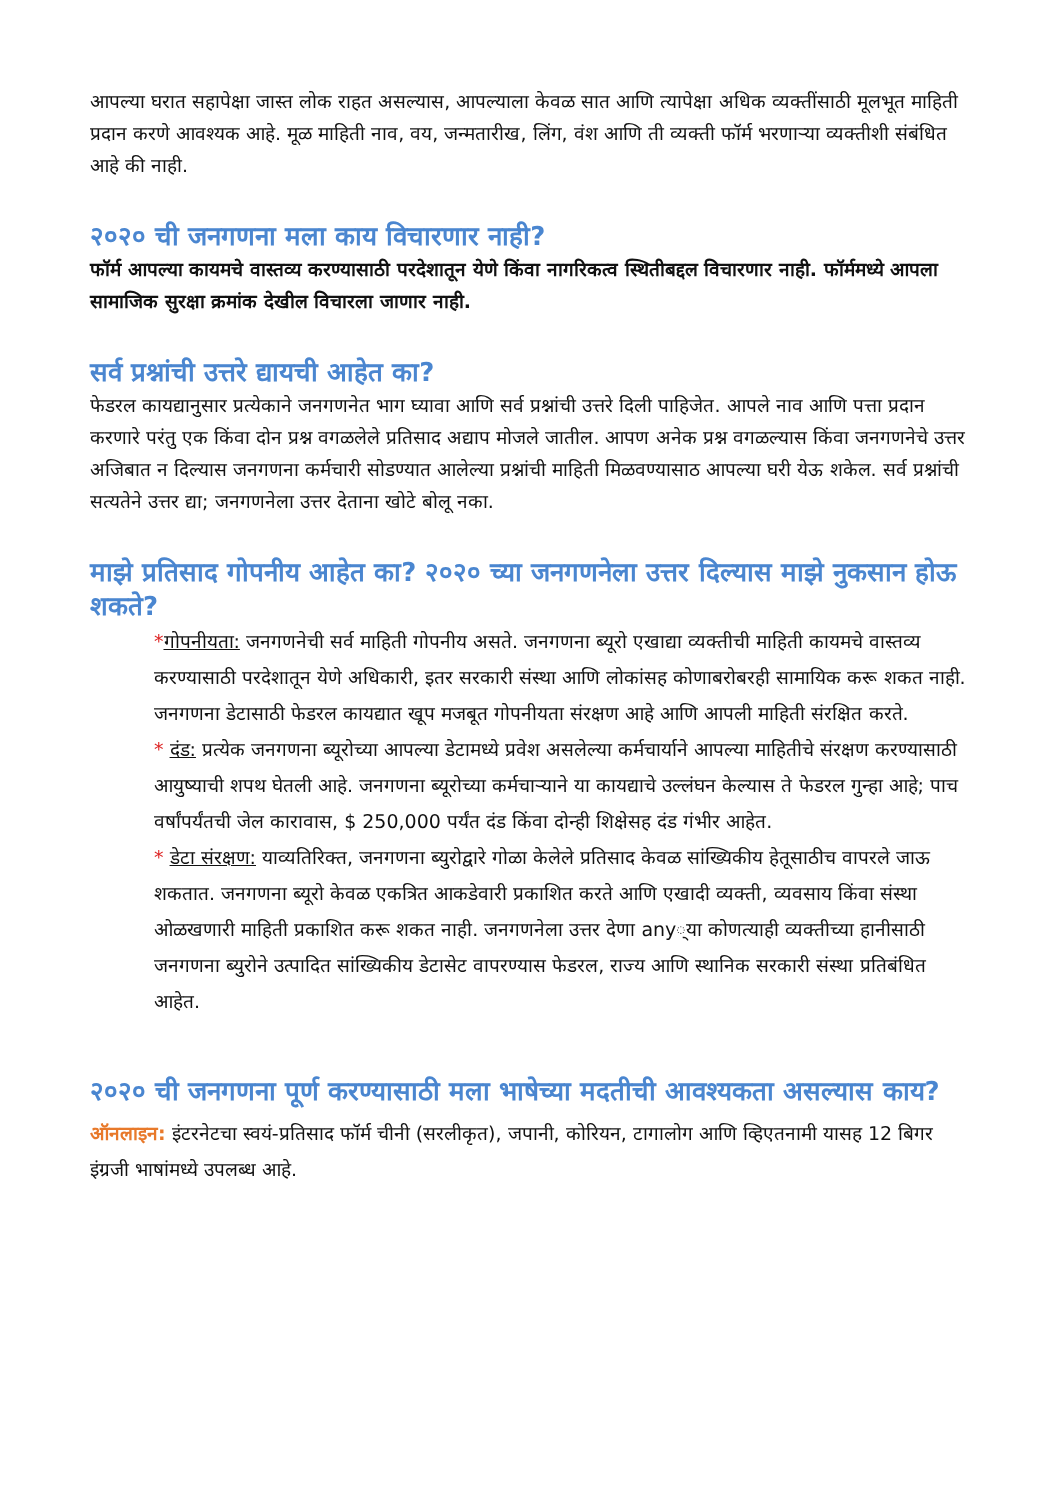आपल्या घरात सहापेक्षा जास्त लोक राहत असल्यास, आपल्याला केवळ सात आणि त्यापेक्षा अधिक व्यक्तींसाठी मूलभूत माहिती प्रदान करणे आवश्यक आहे. मूळ माहिती नाव, वय, जन्मतारीख, लिंग, वंश आणि ती व्यक्ती फॉर्म भरणाऱ्या व्यक्तीशी संबंधित आहे की नाही.
२०२० ची जनगणना मला काय विचारणार नाही?
फॉर्म आपल्या कायमचे वास्तव्य करण्यासाठी परदेशातून येणे किंवा नागरिकत्व स्थितीबद्दल विचारणार नाही. फॉर्ममध्ये आपला सामाजिक सुरक्षा क्रमांक देखील विचारला जाणार नाही.
सर्व प्रश्नांची उत्तरे द्यायची आहेत का?
फेडरल कायद्यानुसार प्रत्येकाने जनगणनेत भाग घ्यावा आणि सर्व प्रश्नांची उत्तरे दिली पाहिजेत. आपले नाव आणि पत्ता प्रदान करणारे परंतु एक किंवा दोन प्रश्न वगळलेले प्रतिसाद अद्याप मोजले जातील. आपण अनेक प्रश्न वगळल्यास किंवा जनगणनेचे उत्तर अजिबात न दिल्यास जनगणना कर्मचारी सोडण्यात आलेल्या प्रश्नांची माहिती मिळवण्यासाठ आपल्या घरी येऊ शकेल. सर्व प्रश्नांची सत्यतेने उत्तर द्या; जनगणनेला उत्तर देताना खोटे बोलू नका.
माझे प्रतिसाद गोपनीय आहेत का? २०२० च्या जनगणनेला उत्तर दिल्यास माझे नुकसान होऊ शकते?
*गोपनीयता: जनगणनेची सर्व माहिती गोपनीय असते. जनगणना ब्यूरो एखाद्या व्यक्तीची माहिती कायमचे वास्तव्य करण्यासाठी परदेशातून येणे अधिकारी, इतर सरकारी संस्था आणि लोकांसह कोणाबरोबरही सामायिक करू शकत नाही. जनगणना डेटासाठी फेडरल कायद्यात खूप मजबूत गोपनीयता संरक्षण आहे आणि आपली माहिती संरक्षित करते.
* दंड: प्रत्येक जनगणना ब्यूरोच्या आपल्या डेटामध्ये प्रवेश असलेल्या कर्मचार्याने आपल्या माहितीचे संरक्षण करण्यासाठी आयुष्याची शपथ घेतली आहे. जनगणना ब्यूरोच्या कर्मचाऱ्याने या कायद्याचे उल्लंघन केल्यास ते फेडरल गुन्हा आहे; पाच वर्षांपर्यंतची जेल कारावास, $ 250,000 पर्यंत दंड किंवा दोन्ही शिक्षेसह दंड गंभीर आहेत.
* डेटा संरक्षण: याव्यतिरिक्त, जनगणना ब्युरोद्वारे गोळा केलेले प्रतिसाद केवळ सांख्यिकीय हेतूसाठीच वापरले जाऊ शकतात. जनगणना ब्यूरो केवळ एकत्रित आकडेवारी प्रकाशित करते आणि एखादी व्यक्ती, व्यवसाय किंवा संस्था ओळखणारी माहिती प्रकाशित करू शकत नाही. जनगणनेला उत्तर देणा any्या कोणत्याही व्यक्तीच्या हानीसाठी जनगणना ब्युरोने उत्पादित सांख्यिकीय डेटासेट वापरण्यास फेडरल, राज्य आणि स्थानिक सरकारी संस्था प्रतिबंधित आहेत.
२०२० ची जनगणना पूर्ण करण्यासाठी मला भाषेच्या मदतीची आवश्यकता असल्यास काय?
ऑनलाइन: इंटरनेटचा स्वयं-प्रतिसाद फॉर्म चीनी (सरलीकृत), जपानी, कोरियन, टागालोग आणि व्हिएतनामी यासह 12 बिगर इंग्रजी भाषांमध्ये उपलब्ध आहे.